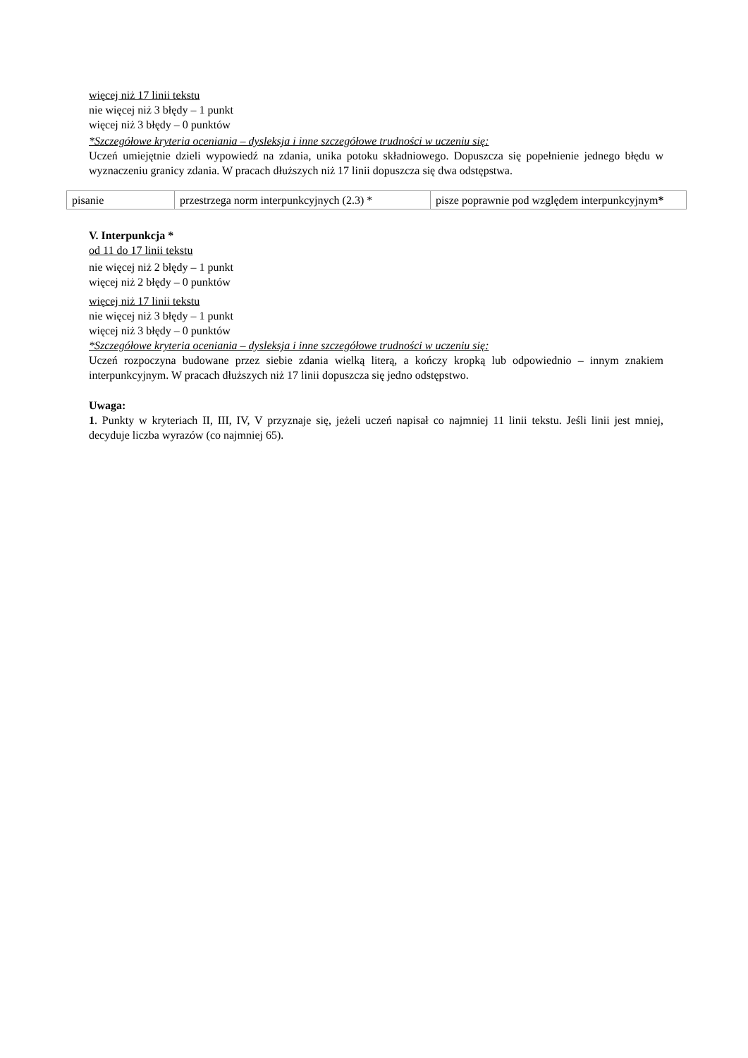więcej niż 17 linii tekstu
nie więcej niż 3 błędy – 1 punkt
więcej niż 3 błędy – 0 punktów
*Szczegółowe kryteria oceniania – dysleksja i inne szczegółowe trudności w uczeniu się:
Uczeń umiejętnie dzieli wypowiedź na zdania, unika potoku składniowego. Dopuszcza się popełnienie jednego błędu w wyznaczeniu granicy zdania. W pracach dłuższych niż 17 linii dopuszcza się dwa odstępstwa.
| pisanie | przestrzega norm interpunkcyjnych (2.3) * | pisze poprawnie pod względem interpunkcyjnym * |
V. Interpunkcja *
od 11 do 17 linii tekstu
nie więcej niż 2 błędy – 1 punkt
więcej niż 2 błędy – 0 punktów
więcej niż 17 linii tekstu
nie więcej niż 3 błędy – 1 punkt
więcej niż 3 błędy – 0 punktów
*Szczegółowe kryteria oceniania – dysleksja i inne szczegółowe trudności w uczeniu się:
Uczeń rozpoczyna budowane przez siebie zdania wielką literą, a kończy kropką lub odpowiednio – innym znakiem interpunkcyjnym. W pracach dłuższych niż 17 linii dopuszcza się jedno odstępstwo.
Uwaga:
1. Punkty w kryteriach II, III, IV, V przyznaje się, jeżeli uczeń napisał co najmniej 11 linii tekstu. Jeśli linii jest mniej, decyduje liczba wyrazów (co najmniej 65).